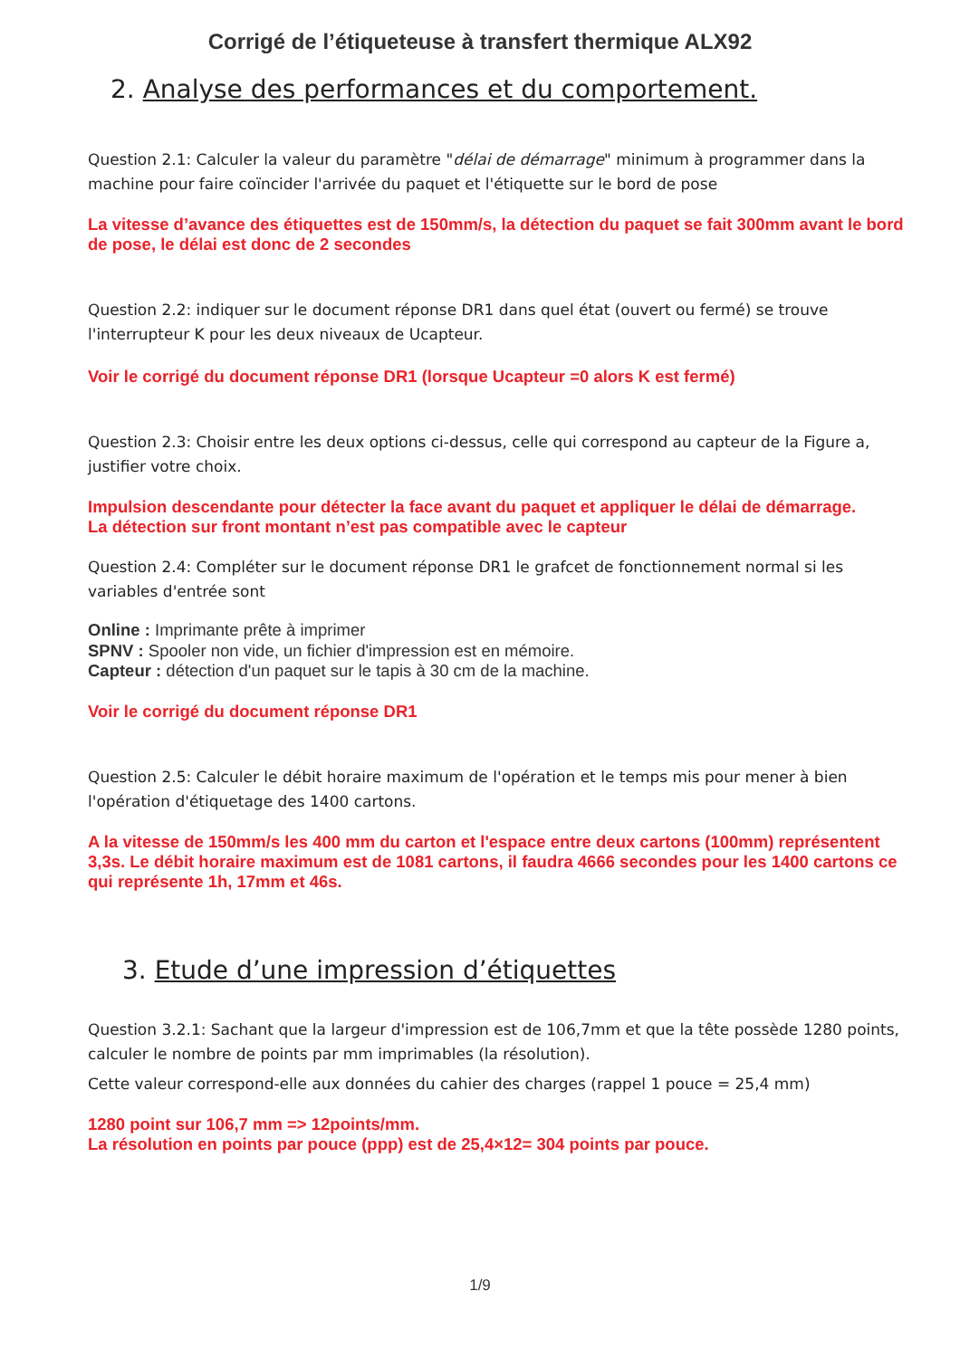Corrigé de l’étiqueteuse à transfert thermique ALX92
2. Analyse des performances et du comportement.
Question 2.1: Calculer la valeur du paramètre "délai de démarrage" minimum à programmer dans la machine pour faire coïncider l'arrivée du paquet et l'étiquette sur le bord de pose
La vitesse d’avance des étiquettes est de 150mm/s, la détection du paquet se fait 300mm avant le bord de pose, le délai est donc de 2 secondes
Question 2.2: indiquer sur le document réponse DR1 dans quel état (ouvert ou fermé) se trouve l'interrupteur K pour les deux niveaux de Ucapteur.
Voir le corrigé du document réponse DR1 (lorsque Ucapteur =0 alors K est fermé)
Question 2.3: Choisir entre les deux options ci-dessus, celle qui correspond au capteur de la Figure a, justifier votre choix.
Impulsion descendante pour détecter la face avant du paquet et appliquer le délai de démarrage.
La détection sur front montant n’est pas compatible avec le capteur
Question 2.4: Compléter sur le document réponse DR1 le grafcet de fonctionnement normal si les variables d'entrée sont
Online : Imprimante prête à imprimer
SPNV : Spooler non vide, un fichier d'impression est en mémoire.
Capteur : détection d'un paquet sur le tapis à 30 cm de la machine.
Voir le corrigé du document réponse DR1
Question 2.5: Calculer le débit horaire maximum de l'opération et le temps mis pour mener à bien l'opération d'étiquetage des 1400 cartons.
A la vitesse de 150mm/s les 400 mm du carton et l'espace entre deux cartons (100mm) représentent 3,3s. Le débit horaire maximum est de 1081 cartons, il faudra 4666 secondes pour les 1400 cartons ce qui représente 1h, 17mm et 46s.
3. Etude d’une impression d’étiquettes
Question 3.2.1: Sachant que la largeur d'impression est de 106,7mm et que la tête possède 1280 points, calculer le nombre de points par mm imprimables (la résolution).
Cette valeur correspond-elle aux données du cahier des charges (rappel 1 pouce = 25,4 mm)
1280 point sur 106,7 mm => 12points/mm.
La résolution en points par pouce (ppp) est de 25,4×12= 304 points par pouce.
1/9